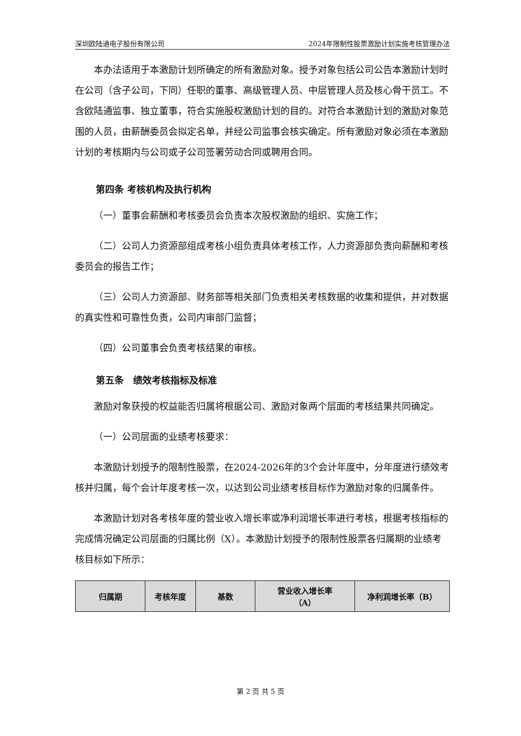深圳欧陆通电子股份有限公司 2024年限制性股票激励计划实施考核管理办法
本办法适用于本激励计划所确定的所有激励对象。授予对象包括公司公告本激励计划时在公司（含子公司，下同）任职的董事、高级管理人员、中层管理人员及核心骨干员工。不含欧陆通监事、独立董事，符合实施股权激励计划的目的。对符合本激励计划的激励对象范围的人员，由薪酬委员会拟定名单，并经公司监事会核实确定。所有激励对象必须在本激励计划的考核期内与公司或子公司签署劳动合同或聘用合同。
第四条 考核机构及执行机构
（一）董事会薪酬和考核委员会负责本次股权激励的组织、实施工作；
（二）公司人力资源部组成考核小组负责具体考核工作，人力资源部负责向薪酬和考核委员会的报告工作；
（三）公司人力资源部、财务部等相关部门负责相关考核数据的收集和提供，并对数据的真实性和可靠性负责，公司内审部门监督；
（四）公司董事会负责考核结果的审核。
第五条　绩效考核指标及标准
激励对象获授的权益能否归属将根据公司、激励对象两个层面的考核结果共同确定。
（一）公司层面的业绩考核要求：
本激励计划授予的限制性股票，在2024-2026年的3个会计年度中，分年度进行绩效考核并归属，每个会计年度考核一次，以达到公司业绩考核目标作为激励对象的归属条件。
本激励计划对各考核年度的营业收入增长率或净利润增长率进行考核，根据考核指标的完成情况确定公司层面的归属比例（X）。本激励计划授予的限制性股票各归属期的业绩考核目标如下所示：
| 归属期 | 考核年度 | 基数 | 营业收入增长率 （A） | 净利润增长率（B） |
| --- | --- | --- | --- | --- |
第 2 页 共 5 页